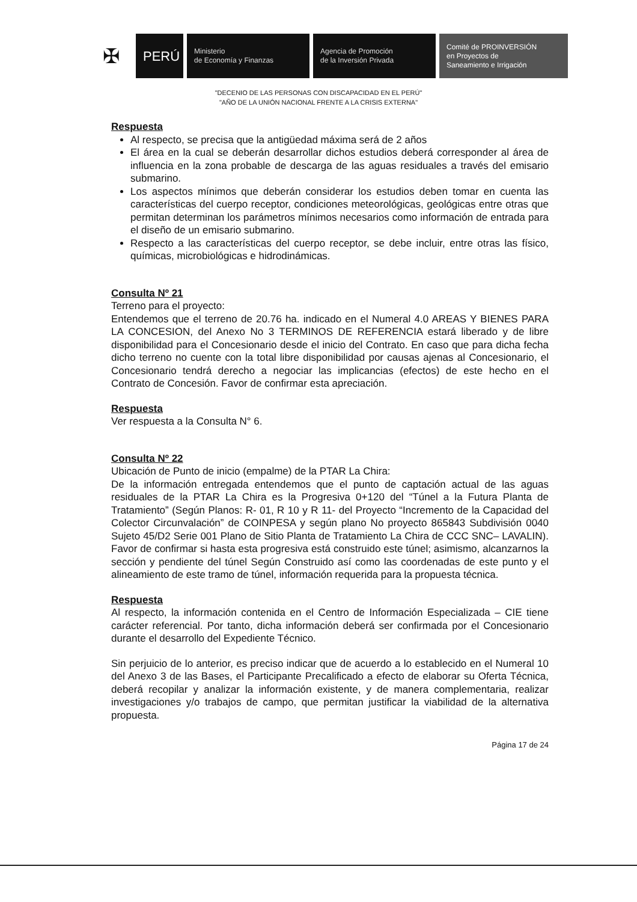✠
PERÚ
Ministerio
de Economía y Finanzas
Agencia de Promoción
de la Inversión Privada
Comité de PROINVERSIÓN
en Proyectos de
Saneamiento e Irrigación
"DECENIO DE LAS PERSONAS CON DISCAPACIDAD EN EL PERÚ"
"AÑO DE LA UNIÓN NACIONAL FRENTE A LA CRISIS EXTERNA"
Respuesta
Al respecto, se precisa que la antigüedad máxima será de 2 años
El área en la cual se deberán desarrollar dichos estudios deberá corresponder al área de influencia en la zona probable de descarga de las aguas residuales a través del emisario submarino.
Los aspectos mínimos que deberán considerar los estudios deben tomar en cuenta las características del cuerpo receptor, condiciones meteorológicas, geológicas entre otras que permitan determinan los parámetros mínimos necesarios como información de entrada para el diseño de un emisario submarino.
Respecto a las características del cuerpo receptor, se debe incluir, entre otras las físico, químicas, microbiológicas e hidrodinámicas.
Consulta Nº 21
Terreno para el proyecto:
Entendemos que el terreno de 20.76 ha. indicado en el Numeral 4.0 AREAS Y BIENES PARA LA CONCESION, del Anexo No 3 TERMINOS DE REFERENCIA estará liberado y de libre disponibilidad para el Concesionario desde el inicio del Contrato. En caso que para dicha fecha dicho terreno no cuente con la total libre disponibilidad por causas ajenas al Concesionario, el Concesionario tendrá derecho a negociar las implicancias (efectos) de este hecho en el Contrato de Concesión. Favor de confirmar esta apreciación.
Respuesta
Ver respuesta a la Consulta N° 6.
Consulta Nº 22
Ubicación de Punto de inicio (empalme) de la PTAR La Chira:
De la información entregada entendemos que el punto de captación actual de las aguas residuales de la PTAR La Chira es la Progresiva 0+120 del “Túnel a la Futura Planta de Tratamiento” (Según Planos: R- 01, R 10 y R 11- del Proyecto “Incremento de la Capacidad del Colector Circunvalación” de COINPESA y según plano No proyecto 865843 Subdivisión 0040 Sujeto 45/D2 Serie 001 Plano de Sitio Planta de Tratamiento La Chira de CCC SNC– LAVALIN). Favor de confirmar si hasta esta progresiva está construido este túnel; asimismo, alcanzarnos la sección y pendiente del túnel Según Construido así como las coordenadas de este punto y el alineamiento de este tramo de túnel, información requerida para la propuesta técnica.
Respuesta
Al respecto, la información contenida en el Centro de Información Especializada – CIE tiene carácter referencial. Por tanto, dicha información deberá ser confirmada por el Concesionario durante el desarrollo del Expediente Técnico.
Sin perjuicio de lo anterior, es preciso indicar que de acuerdo a lo establecido en el Numeral 10 del Anexo 3 de las Bases, el Participante Precalificado a efecto de elaborar su Oferta Técnica, deberá recopilar y analizar la información existente, y de manera complementaria, realizar investigaciones y/o trabajos de campo, que permitan justificar la viabilidad de la alternativa propuesta.
Página 17 de 24